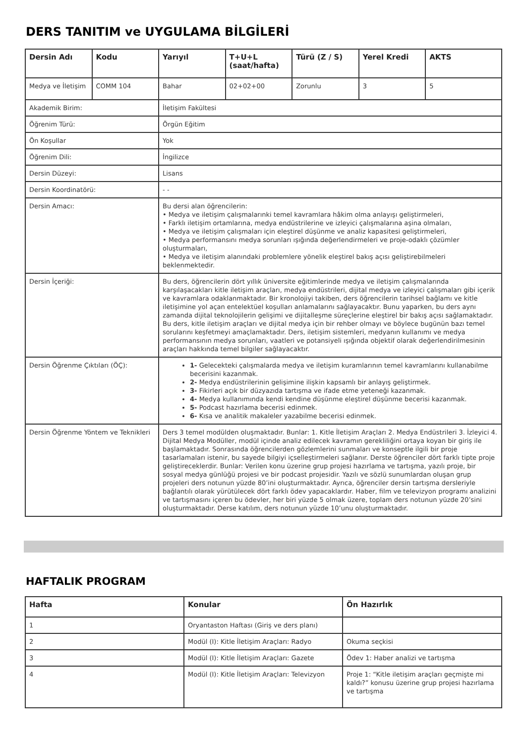DERS TANITIM ve UYGULAMA BİLGİLERİ
| Dersin Adı | Kodu | Yarıyıl | T+U+L (saat/hafta) | Türü (Z / S) | Yerel Kredi | AKTS |
| --- | --- | --- | --- | --- | --- | --- |
| Medya ve İletişim | COMM 104 | Bahar | 02+02+00 | Zorunlu | 3 | 5 |
| Akademik Birim: | | İletişim Fakültesi | | | | |
| Öğrenim Türü: | | Örgün Eğitim | | | | |
| Ön Koşullar | | Yok | | | | |
| Öğrenim Dili: | | İngilizce | | | | |
| Dersin Düzeyi: | | Lisans | | | | |
| Dersin Koordinatörü: | | - - | | | | |
| Dersin Amacı: | | Bu dersi alan öğrencilerin: • Medya ve iletişim çalışmalarınki temel kavramlara hâkim olma anlayışı geliştirmeleri, • Farklı iletişim ortamlarına, medya endüstrilerine ve izleyici çalışmalarına aşina olmaları, • Medya ve iletişim çalışmaları için eleştirel düşünme ve analiz kapasitesi geliştirmeleri, • Medya performansını medya sorunları ışığında değerlendirmeleri ve proje-odaklı çözümler oluşturmaları, • Medya ve iletişim alanındaki problemlere yönelik eleştirel bakış açısı geliştirebilmeleri beklenmektedir. | | | | |
| Dersin İçeriği: | | Bu ders, öğrencilerin dört yıllık üniversite eğitimlerinde medya ve iletişim çalışmalarında karşılaşacakları kitle iletişim araçları, medya endüstrileri, dijital medya ve izleyici çalışmaları gibi içerik ve kavramlara odaklanmaktadır. Bir kronolojiyi takiben, ders öğrencilerin tarihsel bağlamı ve kitle iletişimine yol açan entelektüel koşulları anlamalarını sağlayacaktır. Bunu yaparken, bu ders aynı zamanda dijital teknolojilerin gelişimi ve dijitalleşme süreçlerine eleştirel bir bakış açısı sağlamaktadır. Bu ders, kitle iletişim araçları ve dijital medya için bir rehber olmayı ve böylece bugünün bazı temel sorularını keşfetmeyi amaçlamaktadır. Ders, iletişim sistemleri, medyanın kullanımı ve medya performansının medya sorunları, vaatleri ve potansiyeli ışığında objektif olarak değerlendirilmesinin araçları hakkında temel bilgiler sağlayacaktır. | | | | |
| Dersin Öğrenme Çıktıları (ÖÇ): | | 1- Gelecekteki çalışmalarda medya ve iletişim kuramlarının temel kavramlarını kullanabilme becerisini kazanmak. 2- Medya endüstrilerinin gelişimine ilişkin kapsamlı bir anlayış geliştirmek. 3- Fikirleri açık bir düzyazıda tartışma ve ifade etme yeteneği kazanmak. 4- Medya kullanımında kendi kendine düşünme eleştirel düşünme becerisi kazanmak. 5- Podcast hazırlama becerisi edinmek. 6- Kısa ve analitik makaleler yazabilme becerisi edinmek. | | | | |
| Dersin Öğrenme Yöntem ve Teknikleri | | Ders 3 temel modülden oluşmaktadır. Bunlar: 1. Kitle İletişim Araçları 2. Medya Endüstrileri 3. İzleyici 4. Dijital Medya Modüller, modül içinde analiz edilecek kavramın gerekliliğini ortaya koyan bir giriş ile başlamaktadır. Sonrasında öğrencilerden gözlemlerini sunmaları ve konseptle ilgili bir proje tasarlamaları istenir, bu sayede bilgiyi içselleştirmeleri sağlanır. Derste öğrenciler dört farklı tipte proje geliştireceklerdir. Bunlar: Verilen konu üzerine grup projesi hazırlama ve tartışma, yazılı proje, bir sosyal medya günlüğü projesi ve bir podcast projesidir. Yazılı ve sözlü sunumlardan oluşan grup projeleri ders notunun yüzde 80’ini oluşturmaktadır. Ayrıca, öğrenciler dersin tartışma dersleriyle bağlantılı olarak yürütülecek dört farklı ödev yapacaklardır. Haber, film ve televizyon programı analizini ve tartışmasını içeren bu ödevler, her biri yüzde 5 olmak üzere, toplam ders notunun yüzde 20’sini oluşturmaktadır. Derse katılım, ders notunun yüzde 10’unu oluşturmaktadır. | | | | |
HAFTALIK PROGRAM
| Hafta | Konular | Ön Hazırlık |
| --- | --- | --- |
| 1 | Oryantaston Haftası (Giriş ve ders planı) | |
| 2 | Modül (I): Kitle İletişim Araçları: Radyo | Okuma seçkisi |
| 3 | Modül (I): Kitle İletişim Araçları: Gazete | Ödev 1: Haber analizi ve tartışma |
| 4 | Modül (I): Kitle İletişim Araçları: Televizyon | Proje 1: “Kitle iletişim araçları geçmişte mi kaldı?” konusu üzerine grup projesi hazırlama ve tartışma |